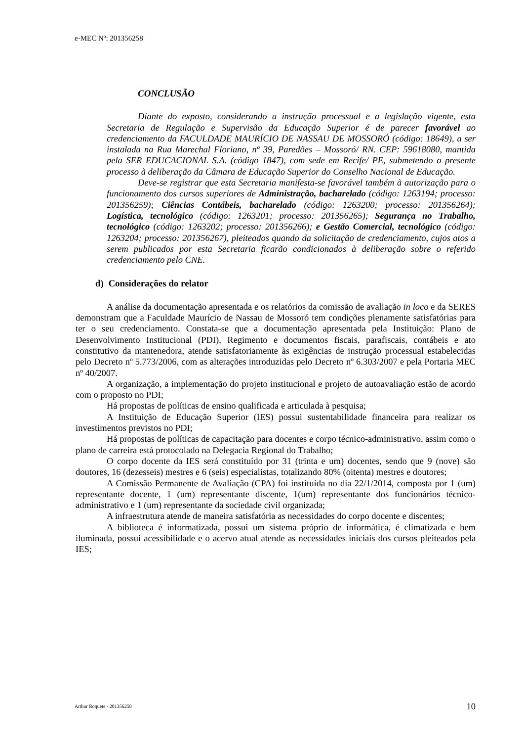e-MEC Nº: 201356258
CONCLUSÃO
Diante do exposto, considerando a instrução processual e a legislação vigente, esta Secretaria de Regulação e Supervisão da Educação Superior é de parecer favorável ao credenciamento da FACULDADE MAURÍCIO DE NASSAU DE MOSSORÓ (código: 18649), a ser instalada na Rua Marechal Floriano, nº 39, Paredões – Mossoró/ RN. CEP: 59618080, mantida pela SER EDUCACIONAL S.A. (código 1847), com sede em Recife/ PE, submetendo o presente processo à deliberação da Câmara de Educação Superior do Conselho Nacional de Educação.
Deve-se registrar que esta Secretaria manifesta-se favorável também à autorização para o funcionamento dos cursos superiores de Administração, bacharelado (código: 1263194; processo: 201356259); Ciências Contábeis, bacharelado (código: 1263200; processo: 201356264); Logística, tecnológico (código: 1263201; processo: 201356265); Segurança no Trabalho, tecnológico (código: 1263202; processo: 201356266); e Gestão Comercial, tecnológico (código: 1263204; processo: 201356267), pleiteados quando da solicitação de credenciamento, cujos atos a serem publicados por esta Secretaria ficarão condicionados à deliberação sobre o referido credenciamento pelo CNE.
d) Considerações do relator
A análise da documentação apresentada e os relatórios da comissão de avaliação in loco e da SERES demonstram que a Faculdade Maurício de Nassau de Mossoró tem condições plenamente satisfatórias para ter o seu credenciamento. Constata-se que a documentação apresentada pela Instituição: Plano de Desenvolvimento Institucional (PDI), Regimento e documentos fiscais, parafiscais, contábeis e ato constitutivo da mantenedora, atende satisfatoriamente às exigências de instrução processual estabelecidas pelo Decreto nº 5.773/2006, com as alterações introduzidas pelo Decreto nº 6.303/2007 e pela Portaria MEC nº 40/2007.
A organização, a implementação do projeto institucional e projeto de autoavaliação estão de acordo com o proposto no PDI;
Há propostas de políticas de ensino qualificada e articulada à pesquisa;
A Instituição de Educação Superior (IES) possui sustentabilidade financeira para realizar os investimentos previstos no PDI;
Há propostas de políticas de capacitação para docentes e corpo técnico-administrativo, assim como o plano de carreira está protocolado na Delegacia Regional do Trabalho;
O corpo docente da IES será constituído por 31 (trinta e um) docentes, sendo que 9 (nove) são doutores, 16 (dezesseis) mestres e 6 (seis) especialistas, totalizando 80% (oitenta) mestres e doutores;
A Comissão Permanente de Avaliação (CPA) foi instituída no dia 22/1/2014, composta por 1 (um) representante docente, 1 (um) representante discente, 1(um) representante dos funcionários técnico-administrativo e 1 (um) representante da sociedade civil organizada;
A infraestrutura atende de maneira satisfatória as necessidades do corpo docente e discentes;
A biblioteca é informatizada, possui um sistema próprio de informática, é climatizada e bem iluminada, possui acessibilidade e o acervo atual atende as necessidades iniciais dos cursos pleiteados pela IES;
Arthur Roquete - 201356258 10